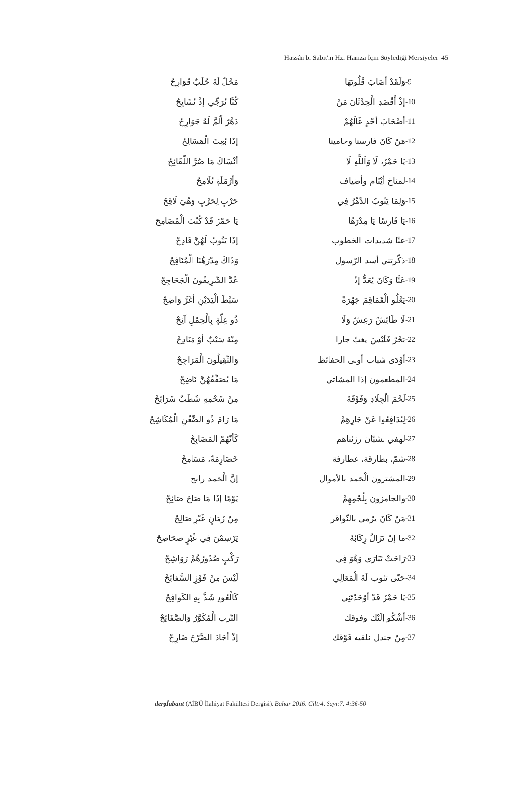Hassân b. Sabit'in Hz. Hamza İçin Söylediği Mersiyeler 45
| -9 | وَلَقَدْ أصَابَ قُلُوبَهَا | مَجْلٌ لَهُ جُلَبٌ قَوَارِحُ |
| -10 | إذْ أَقْصَدِ الْحِدْثَانَ مَنْ | كُنَّا نُرَجِّي إذْ نُشَايِحُ |
| -11 | أصْحَابَ أحْدٍ غَالَهُمْ | دَهْرٌ أَلَمَّ لَهُ جَوَارِحُ |
| -12 | مَنْ كَانَ فارسنا وحامينا | إذَا بُعِثَ الْمَسَالِحُ |
| -13 | يَا حَمْزَ، لَا وَاَللَّهِ لَا | أنْسَاكَ مَا صُرَّ اللّقَائِحُ |
| -14 | لمناخ أيْتَام وأضياف | وَأرْمَلَةٍ تُلَامِحُ |
| -15 | وَلِمَا يَنُوبُ الدَّهْرُ فِي | حَرْبٍ لِحَرْبٍ وَهْيَ لَاقِحُ |
| -16 | يَا فَارِسًا يَا مِدْرَهًا | يَا حَمْزَ قَدْ كُنْتَ الْمُصَامِحَ |
| -17 | عنّا شديدات الخطوب | إذَا يَنُوبُ لَهُنَّ فَادِحْ |
| -18 | ذكّرتني أسد الرّسول | وَذَاكَ مِدْرَهُنَا الْمُنَافِحْ |
| -19 | عَنَّا وَكَانَ يُعَدُّ إذْ | عُدَّ الشّرِيفُونَ الْجَحَاجِحْ |
| -20 | يَعْلُو الْقَمَاقِمَ جَهْرَةً | سَبْطَ الْيَدَيْنِ أغَرَّ وَاضِحْ |
| -21 | لَا طَائِشٌ رَعِشٌ وَلَا | ذُو عِلّةٍ بِالْحِمْلِ آنِحْ |
| -22 | بَحْرٌ فَلَيْسَ يغبّ جارا | مِنْهُ سَيْبٌ أوْ مَنَادِحْ |
| -23 | أوْدَى شباب أولى الحفائظ | وَالثّقِيلُونَ الْمَرَاجِحْ |
| -24 | المطعمون إذا المشاتي | مَا يُصَفِّقُهُنَّ نَاضِحْ |
| -25 | لَحْمَ الْجِلَادِ وَفَوْقَهُ | مِنْ شَحْمِهِ شُطَبٌ شَرَائِحْ |
| -26 | لِيُدَافِعُوا عَنْ جَارِهِمْ | مَا رَامَ ذُو الضِّغْنِ الْمُكَاشِحْ |
| -27 | لهفي لشبّان رزئناهم | كَأنّهُمْ المَصَابِحْ |
| -28 | شمّ، بطارقة، غطارفة | خَضَارِمَةٌ، مَسَامِحْ |
| -29 | المشترون الْحَمد بالأموال | إنَّ الْحَمد رابح |
| -30 | والجامزون بِلُجْمِهِمْ | يَوْمًا إذَا مَا صَاحَ صَائِحْ |
| -31 | مَنْ كَانَ يرْمى بالنّواقر | مِنْ زَمَانٍ غَيْرِ صَالِحْ |
| -32 | مَا إنْ تَزَالُ رِكَابُهُ | يَرْسِمْنَ فِي غُبْرٍ صَحَاصِحْ |
| -33 | رَاحَتْ تَبَارَى وَهُوَ فِي | رَكْبٍ صُدُورُهُمْ رَوَاشِحْ |
| -34 | حَتّى تئوب لَهُ الْمَعَالِي | لَيْسَ مِنْ فَوْزِ السَّفائِحْ |
| -35 | يَا حَمْزَ قَدْ أوْحَدْتَنِي | كَالْعُودِ شَذَّ بِهِ الكَوافِحْ |
| -36 | أشْكُو إلَيْك وفوقك | التّرب الْمُكَوَّرُ وَالصَّفَائِحْ |
| -37 | مِنْ جندل نلقيه فَوْقك | إذْ أجَادَ الضَّرْحَ ضَارِحْ |
dergİabant (AİBÜ İlahiyat Fakültesi Dergisi), Bahar 2016, Cilt:4, Sayı:7, 4:36-50